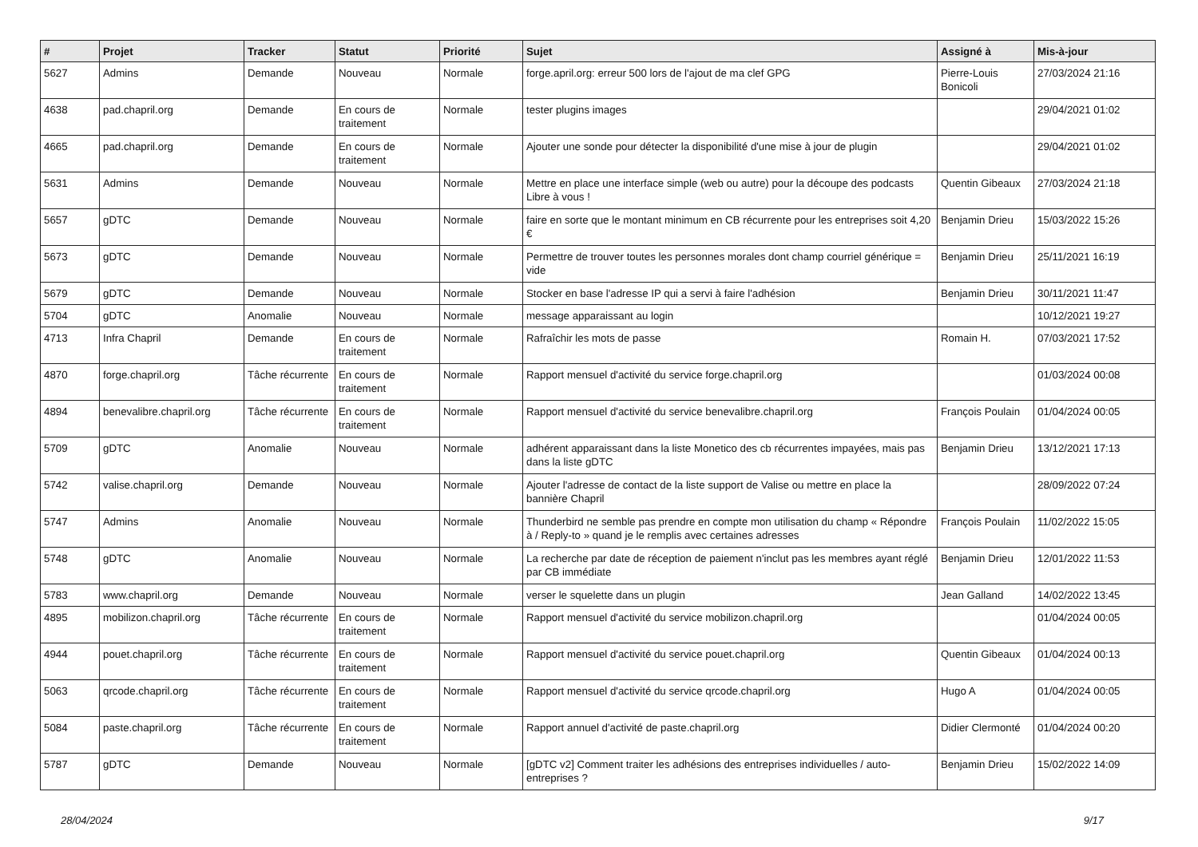| # | Projet | Tracker | Statut | Priorité | Sujet | Assigné à | Mis-à-jour |
| --- | --- | --- | --- | --- | --- | --- | --- |
| 5627 | Admins | Demande | Nouveau | Normale | forge.april.org: erreur 500 lors de l'ajout de ma clef GPG | Pierre-Louis Bonicoli | 27/03/2024 21:16 |
| 4638 | pad.chapril.org | Demande | En cours de traitement | Normale | tester plugins images | | 29/04/2021 01:02 |
| 4665 | pad.chapril.org | Demande | En cours de traitement | Normale | Ajouter une sonde pour détecter la disponibilité d'une mise à jour de plugin | | 29/04/2021 01:02 |
| 5631 | Admins | Demande | Nouveau | Normale | Mettre en place une interface simple (web ou autre) pour la découpe des podcasts Libre à vous ! | Quentin Gibeaux | 27/03/2024 21:18 |
| 5657 | gDTC | Demande | Nouveau | Normale | faire en sorte que le montant minimum en CB récurrente pour les entreprises soit 4,20 € | Benjamin Drieu | 15/03/2022 15:26 |
| 5673 | gDTC | Demande | Nouveau | Normale | Permettre de trouver toutes les personnes morales dont champ courriel générique = vide | Benjamin Drieu | 25/11/2021 16:19 |
| 5679 | gDTC | Demande | Nouveau | Normale | Stocker en base l'adresse IP qui a servi à faire l'adhésion | Benjamin Drieu | 30/11/2021 11:47 |
| 5704 | gDTC | Anomalie | Nouveau | Normale | message apparaissant au login | | 10/12/2021 19:27 |
| 4713 | Infra Chapril | Demande | En cours de traitement | Normale | Rafraîchir les mots de passe | Romain H. | 07/03/2021 17:52 |
| 4870 | forge.chapril.org | Tâche récurrente | En cours de traitement | Normale | Rapport mensuel d'activité du service forge.chapril.org | | 01/03/2024 00:08 |
| 4894 | benevalibre.chapril.org | Tâche récurrente | En cours de traitement | Normale | Rapport mensuel d'activité du service benevalibre.chapril.org | François Poulain | 01/04/2024 00:05 |
| 5709 | gDTC | Anomalie | Nouveau | Normale | adhérent apparaissant dans la liste Monetico des cb récurrentes impayées, mais pas dans la liste gDTC | Benjamin Drieu | 13/12/2021 17:13 |
| 5742 | valise.chapril.org | Demande | Nouveau | Normale | Ajouter l'adresse de contact de la liste support de Valise ou mettre en place la bannière Chapril | | 28/09/2022 07:24 |
| 5747 | Admins | Anomalie | Nouveau | Normale | Thunderbird ne semble pas prendre en compte mon utilisation du champ « Répondre à / Reply-to » quand je le remplis avec certaines adresses | François Poulain | 11/02/2022 15:05 |
| 5748 | gDTC | Anomalie | Nouveau | Normale | La recherche par date de réception de paiement n'inclut pas les membres ayant réglé par CB immédiate | Benjamin Drieu | 12/01/2022 11:53 |
| 5783 | www.chapril.org | Demande | Nouveau | Normale | verser le squelette dans un plugin | Jean Galland | 14/02/2022 13:45 |
| 4895 | mobilizon.chapril.org | Tâche récurrente | En cours de traitement | Normale | Rapport mensuel d'activité du service mobilizon.chapril.org | | 01/04/2024 00:05 |
| 4944 | pouet.chapril.org | Tâche récurrente | En cours de traitement | Normale | Rapport mensuel d'activité du service pouet.chapril.org | Quentin Gibeaux | 01/04/2024 00:13 |
| 5063 | qrcode.chapril.org | Tâche récurrente | En cours de traitement | Normale | Rapport mensuel d'activité du service qrcode.chapril.org | Hugo A | 01/04/2024 00:05 |
| 5084 | paste.chapril.org | Tâche récurrente | En cours de traitement | Normale | Rapport annuel d'activité de paste.chapril.org | Didier Clermonté | 01/04/2024 00:20 |
| 5787 | gDTC | Demande | Nouveau | Normale | [gDTC v2] Comment traiter les adhésions des entreprises individuelles / auto-entreprises ? | Benjamin Drieu | 15/02/2022 14:09 |
28/04/2024 9/17